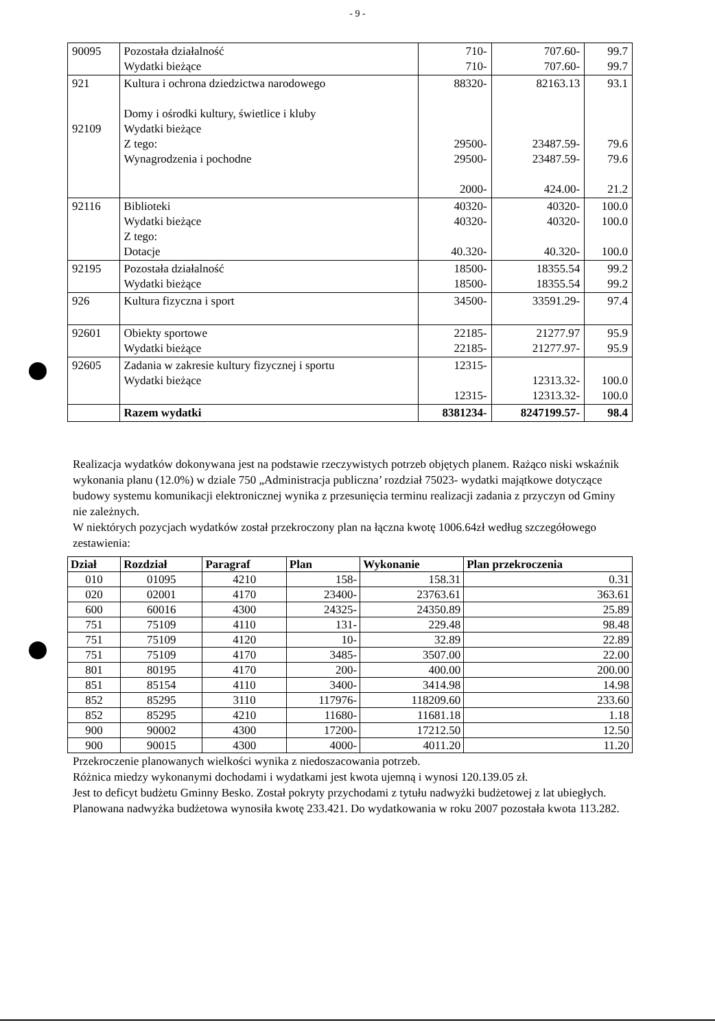- 9 -
| 90095 | Pozostała działalność Wydatki bieżące | 710- 710- | 707.60- 707.60- | 99.7 99.7 |
| 921 92109 | Kultura i ochrona dziedzictwa narodowego Domy i ośrodki kultury, świetlice i kluby Wydatki bieżące Z tego: Wynagrodzenia i pochodne | 88320- 29500- 29500- 2000- | 82163.13 23487.59- 23487.59- 424.00- | 93.1 79.6 79.6 21.2 |
| 92116 | Biblioteki Wydatki bieżące Z tego: Dotacje | 40320- 40320- 40.320- | 40320- 40320- 40.320- | 100.0 100.0 100.0 |
| 92195 | Pozostała działalność Wydatki bieżące | 18500- 18500- | 18355.54 18355.54 | 99.2 99.2 |
| 926 | Kultura fizyczna i sport | 34500- | 33591.29- | 97.4 |
| 92601 | Obiekty sportowe Wydatki bieżące | 22185- 22185- | 21277.97 21277.97- | 95.9 95.9 |
| 92605 | Zadania w zakresie kultury fizycznej i sportu Wydatki bieżące | 12315- 12315- | 12313.32- 12313.32- | 100.0 100.0 |
| | Razem wydatki | 8381234- | 8247199.57- | 98.4 |
Realizacja wydatków dokonywana jest na podstawie rzeczywistych potrzeb objętych planem. Rażąco niski wskaźnik wykonania planu (12.0%) w dziale 750 „Administracja publiczna’ rozdział 75023- wydatki majątkowe dotyczące budowy systemu komunikacji elektronicznej wynika z przesunięcia terminu realizacji zadania z przyczyn od Gminy nie zależnych.
W niektórych pozycjach wydatków został przekroczony plan na łączna kwotę 1006.64zł według szczegółowego zestawienia:
| Dział | Rozdział | Paragraf | Plan | Wykonanie | Plan przekroczenia |
| --- | --- | --- | --- | --- | --- |
| 010 | 01095 | 4210 | 158- | 158.31 | 0.31 |
| 020 | 02001 | 4170 | 23400- | 23763.61 | 363.61 |
| 600 | 60016 | 4300 | 24325- | 24350.89 | 25.89 |
| 751 | 75109 | 4110 | 131- | 229.48 | 98.48 |
| 751 | 75109 | 4120 | 10- | 32.89 | 22.89 |
| 751 | 75109 | 4170 | 3485- | 3507.00 | 22.00 |
| 801 | 80195 | 4170 | 200- | 400.00 | 200.00 |
| 851 | 85154 | 4110 | 3400- | 3414.98 | 14.98 |
| 852 | 85295 | 3110 | 117976- | 118209.60 | 233.60 |
| 852 | 85295 | 4210 | 11680- | 11681.18 | 1.18 |
| 900 | 90002 | 4300 | 17200- | 17212.50 | 12.50 |
| 900 | 90015 | 4300 | 4000- | 4011.20 | 11.20 |
Przekroczenie planowanych wielkości wynika z niedoszacowania potrzeb.
Różnica miedzy wykonanymi dochodami i wydatkami jest kwota ujemną i wynosi 120.139.05 zł.
Jest to deficyt budżetu Gminny Besko. Został pokryty przychodami z tytułu nadwyżki budżetowej z lat ubiegłych. Planowana nadwyżka budżetowa wynosiła kwotę 233.421. Do wydatkowania w roku 2007 pozostała kwota 113.282.